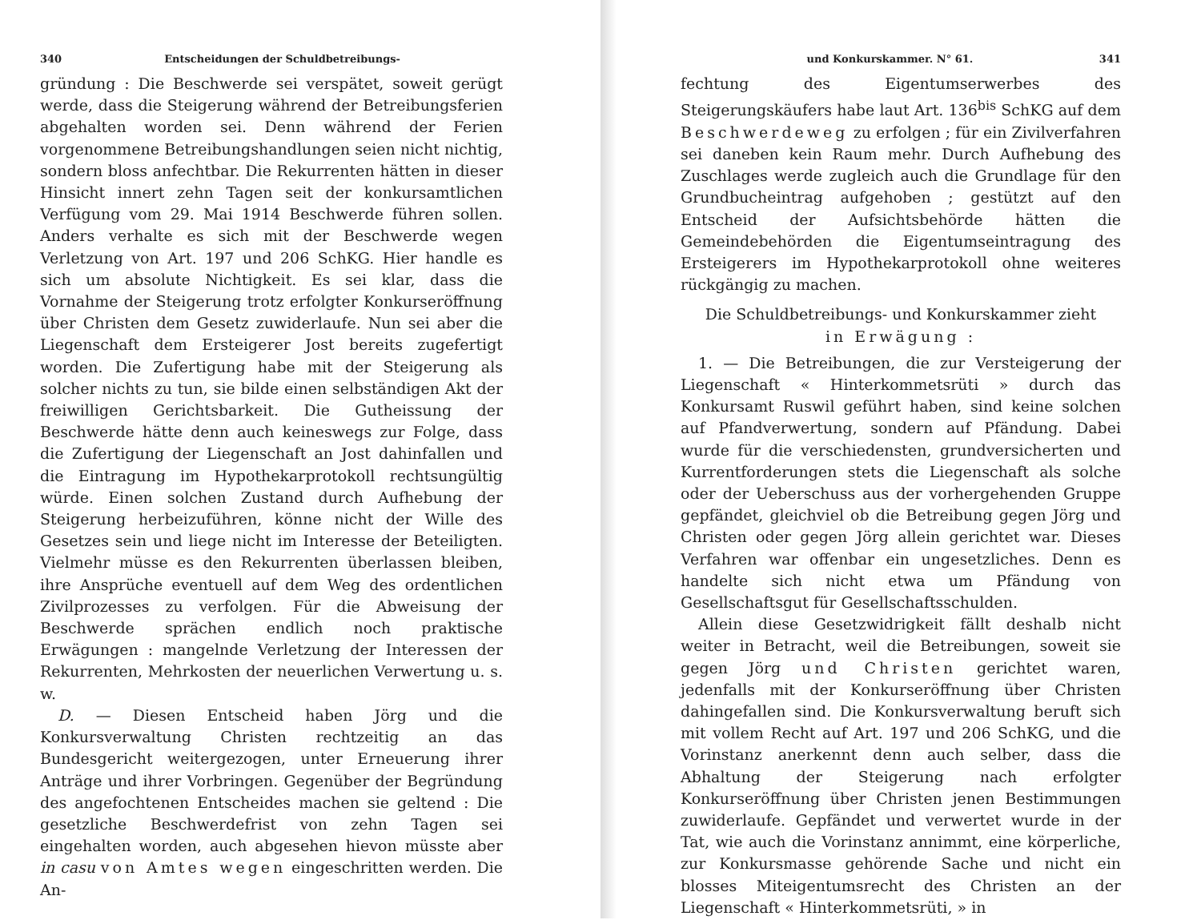340 Entscheidungen der Schuldbetreibungs-
gründung : Die Beschwerde sei verspätet, soweit gerügt werde, dass die Steigerung während der Betreibungsferien abgehalten worden sei. Denn während der Ferien vorgenommene Betreibungshandlungen seien nicht nichtig, sondern bloss anfechtbar. Die Rekurrenten hätten in dieser Hinsicht innert zehn Tagen seit der konkursamtlichen Verfügung vom 29. Mai 1914 Beschwerde führen sollen. Anders verhalte es sich mit der Beschwerde wegen Verletzung von Art. 197 und 206 SchKG. Hier handle es sich um absolute Nichtigkeit. Es sei klar, dass die Vornahme der Steigerung trotz erfolgter Konkurseröffnung über Christen dem Gesetz zuwiderlaufe. Nun sei aber die Liegenschaft dem Ersteigerer Jost bereits zugefertigt worden. Die Zufertigung habe mit der Steigerung als solcher nichts zu tun, sie bilde einen selbständigen Akt der freiwilligen Gerichtsbarkeit. Die Gutheissung der Beschwerde hätte denn auch keineswegs zur Folge, dass die Zufertigung der Liegenschaft an Jost dahinfallen und die Eintragung im Hypothekarprotokoll rechtsungültig würde. Einen solchen Zustand durch Aufhebung der Steigerung herbeizuführen, könne nicht der Wille des Gesetzes sein und liege nicht im Interesse der Beteiligten. Vielmehr müsse es den Rekurrenten überlassen bleiben, ihre Ansprüche eventuell auf dem Weg des ordentlichen Zivilprozesses zu verfolgen. Für die Abweisung der Beschwerde sprächen endlich noch praktische Erwägungen : mangelnde Verletzung der Interessen der Rekurrenten, Mehrkosten der neuerlichen Verwertung u. s. w.
D. — Diesen Entscheid haben Jörg und die Konkursverwaltung Christen rechtzeitig an das Bundesgericht weitergezogen, unter Erneuerung ihrer Anträge und ihrer Vorbringen. Gegenüber der Begründung des angefochtenen Entscheides machen sie geltend : Die gesetzliche Beschwerdefrist von zehn Tagen sei eingehalten worden, auch abgesehen hievon müsste aber in casu von Amtes wegen eingeschritten werden. Die An-
und Konkurskammer. N° 61. 341
fechtung des Eigentumserwerbes des Steigerungskäufers habe laut Art. 136<sup>bis</sup> SchKG auf dem Beschwerdeweg zu erfolgen ; für ein Zivilverfahren sei daneben kein Raum mehr. Durch Aufhebung des Zuschlages werde zugleich auch die Grundlage für den Grundbucheintrag aufgehoben ; gestützt auf den Entscheid der Aufsichtsbehörde hätten die Gemeindebehörden die Eigentumseintragung des Ersteigerers im Hypothekarprotokoll ohne weiteres rückgängig zu machen.
Die Schuldbetreibungs- und Konkurskammer zieht
in Erwägung :
1. — Die Betreibungen, die zur Versteigerung der Liegenschaft « Hinterkommetsrüti » durch das Konkursamt Ruswil geführt haben, sind keine solchen auf Pfandverwertung, sondern auf Pfändung. Dabei wurde für die verschiedensten, grundversicherten und Kurrentforderungen stets die Liegenschaft als solche oder der Ueberschuss aus der vorhergehenden Gruppe gepfändet, gleichviel ob die Betreibung gegen Jörg und Christen oder gegen Jörg allein gerichtet war. Dieses Verfahren war offenbar ein ungesetzliches. Denn es handelte sich nicht etwa um Pfändung von Gesellschaftsgut für Gesellschaftsschulden.
Allein diese Gesetzwidrigkeit fällt deshalb nicht weiter in Betracht, weil die Betreibungen, soweit sie gegen Jörg und Christen gerichtet waren, jedenfalls mit der Konkurseröffnung über Christen dahingefallen sind. Die Konkursverwaltung beruft sich mit vollem Recht auf Art. 197 und 206 SchKG, und die Vorinstanz anerkennt denn auch selber, dass die Abhaltung der Steigerung nach erfolgter Konkurseröffnung über Christen jenen Bestimmungen zuwiderlaufe. Gepfändet und verwertet wurde in der Tat, wie auch die Vorinstanz annimmt, eine körperliche, zur Konkursmasse gehörende Sache und nicht ein blosses Miteigentumsrecht des Christen an der Liegenschaft « Hinterkommetsrüti, » in